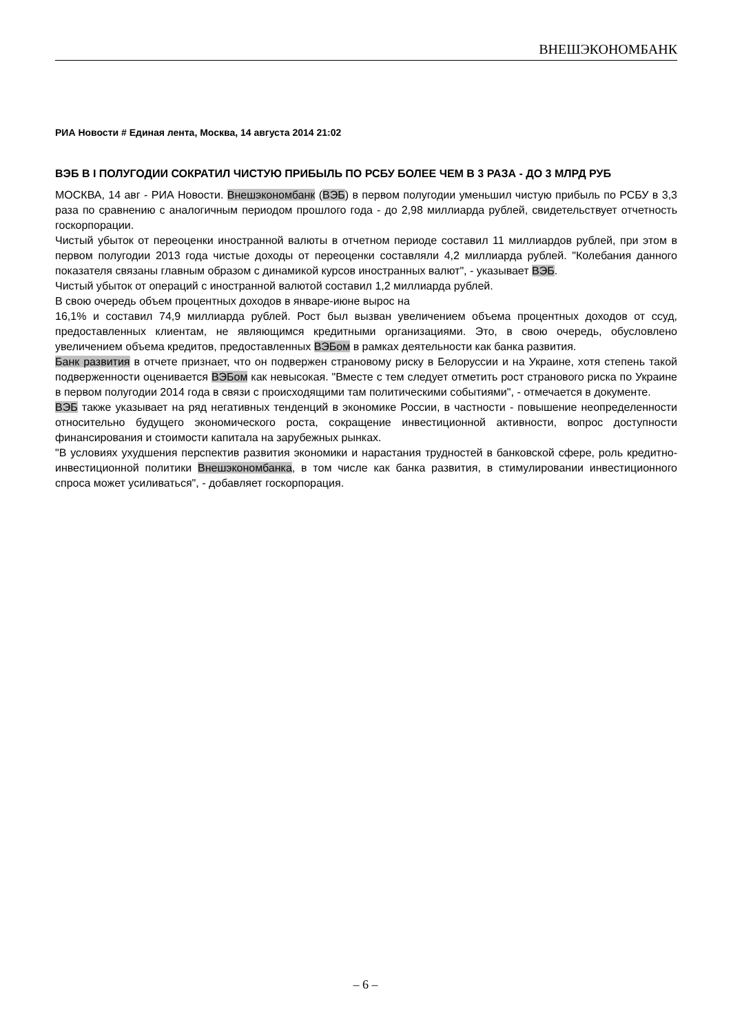ВНЕШЭКОНОМБАНК
РИА Новости # Единая лента, Москва, 14 августа 2014 21:02
ВЭБ В I ПОЛУГОДИИ СОКРАТИЛ ЧИСТУЮ ПРИБЫЛЬ ПО РСБУ БОЛЕЕ ЧЕМ В 3 РАЗА - ДО 3 МЛРД РУБ
МОСКВА, 14 авг - РИА Новости. Внешэкономбанк (ВЭБ) в первом полугодии уменьшил чистую прибыль по РСБУ в 3,3 раза по сравнению с аналогичным периодом прошлого года - до 2,98 миллиарда рублей, свидетельствует отчетность госкорпорации.
Чистый убыток от переоценки иностранной валюты в отчетном периоде составил 11 миллиардов рублей, при этом в первом полугодии 2013 года чистые доходы от переоценки составляли 4,2 миллиарда рублей. "Колебания данного показателя связаны главным образом с динамикой курсов иностранных валют", - указывает ВЭБ.
Чистый убыток от операций с иностранной валютой составил 1,2 миллиарда рублей.
В свою очередь объем процентных доходов в январе-июне вырос на
16,1% и составил 74,9 миллиарда рублей. Рост был вызван увеличением объема процентных доходов от ссуд, предоставленных клиентам, не являющимся кредитными организациями. Это, в свою очередь, обусловлено увеличением объема кредитов, предоставленных ВЭБом в рамках деятельности как банка развития.
Банк развития в отчете признает, что он подвержен страновому риску в Белоруссии и на Украине, хотя степень такой подверженности оценивается ВЭБом как невысокая. "Вместе с тем следует отметить рост странового риска по Украине в первом полугодии 2014 года в связи с происходящими там политическими событиями", - отмечается в документе.
ВЭБ также указывает на ряд негативных тенденций в экономике России, в частности - повышение неопределенности относительно будущего экономического роста, сокращение инвестиционной активности, вопрос доступности финансирования и стоимости капитала на зарубежных рынках.
"В условиях ухудшения перспектив развития экономики и нарастания трудностей в банковской сфере, роль кредитно-инвестиционной политики Внешэкономбанка, в том числе как банка развития, в стимулировании инвестиционного спроса может усиливаться", - добавляет госкорпорация.
– 6 –